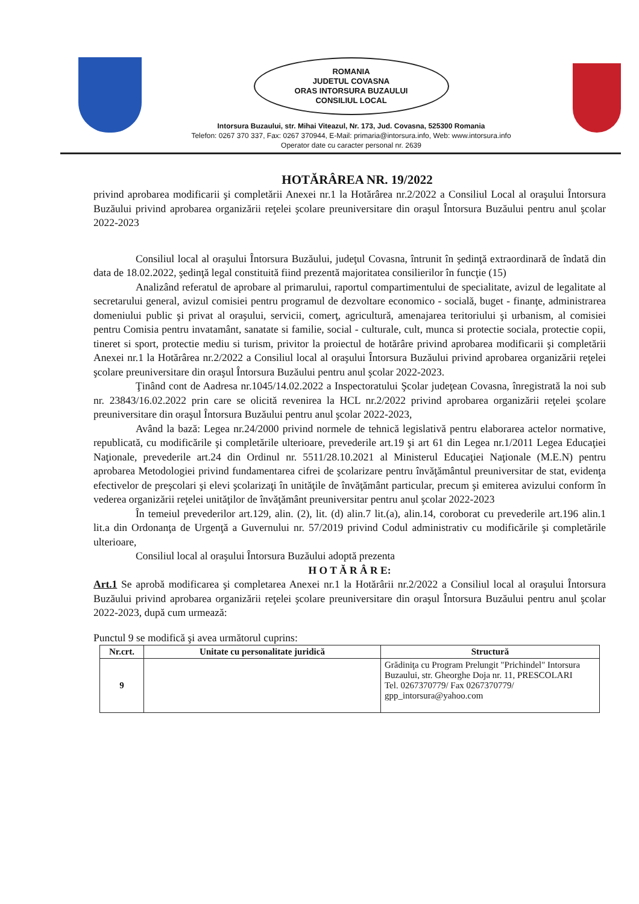ROMANIA
JUDETUL COVASNA
ORAS INTORSURA BUZAULUI
CONSILIUL LOCAL
Intorsura Buzaului, str. Mihai Viteazul, Nr. 173, Jud. Covasna, 525300 Romania
Telefon: 0267 370 337, Fax: 0267 370944, E-Mail: primaria@intorsura.info, Web: www.intorsura.info
Operator date cu caracter personal nr. 2639
HOTĂRÂREA NR. 19/2022
privind aprobarea modificarii şi completării Anexei nr.1 la Hotărârea nr.2/2022 a Consiliul Local al oraşului Întorsura Buzăului privind aprobarea organizării reţelei şcolare preuniversitare din oraşul Întorsura Buzăului pentru anul şcolar 2022-2023
Consiliul local al oraşului Întorsura Buzăului, judeţul Covasna, întrunit în şedinţă extraordinară de îndată din data de 18.02.2022, şedinţă legal constituită fiind prezentă majoritatea consilierilor în funcţie (15)
Analizând referatul de aprobare al primarului, raportul compartimentului de specialitate, avizul de legalitate al secretarului general, avizul comisiei pentru programul de dezvoltare economico - socială, buget - finanţe, administrarea domeniului public şi privat al oraşului, servicii, comerţ, agricultură, amenajarea teritoriului şi urbanism, al comisiei pentru Comisia pentru invatamânt, sanatate si familie, social - culturale, cult, munca si protectie sociala, protectie copii, tineret si sport, protectie mediu si turism, privitor la proiectul de hotărâre privind aprobarea modificarii şi completării Anexei nr.1 la Hotărârea nr.2/2022 a Consiliul local al oraşului Întorsura Buzăului privind aprobarea organizării reţelei şcolare preuniversitare din oraşul Întorsura Buzăului pentru anul şcolar 2022-2023.
Ţinând cont de Aadresa nr.1045/14.02.2022 a Inspectoratului Şcolar judeţean Covasna, înregistrată la noi sub nr. 23843/16.02.2022 prin care se olicită revenirea la HCL nr.2/2022 privind aprobarea organizării reţelei şcolare preuniversitare din oraşul Întorsura Buzăului pentru anul şcolar 2022-2023,
Având la bază: Legea nr.24/2000 privind normele de tehnică legislativă pentru elaborarea actelor normative, republicată, cu modificările şi completările ulterioare, prevederile art.19 şi art 61 din Legea nr.1/2011 Legea Educaţiei Naţionale, prevederile art.24 din Ordinul nr. 5511/28.10.2021 al Ministerul Educaţiei Naţionale (M.E.N) pentru aprobarea Metodologiei privind fundamentarea cifrei de şcolarizare pentru învăţământul preuniversitar de stat, evidenţa efectivelor de preşcolari şi elevi şcolarizaţi în unităţile de învăţământ particular, precum şi emiterea avizului conform în vederea organizării reţelei unităţilor de învăţământ preuniversitar pentru anul şcolar 2022-2023
În temeiul prevederilor art.129, alin. (2), lit. (d) alin.7 lit.(a), alin.14, coroborat cu prevederile art.196 alin.1 lit.a din Ordonanţa de Urgenţă a Guvernului nr. 57/2019 privind Codul administrativ cu modificările şi completările ulterioare,
Consiliul local al oraşului Întorsura Buzăului adoptă prezenta
H O T Ă R Â R E:
Art.1 Se aprobă modificarea şi completarea Anexei nr.1 la Hotărârii nr.2/2022 a Consiliul local al oraşului Întorsura Buzăului privind aprobarea organizării reţelei şcolare preuniversitare din oraşul Întorsura Buzăului pentru anul şcolar 2022-2023, după cum urmează:
Punctul 9 se modifică şi avea următorul cuprins:
| Nr.crt. | Unitate cu personalitate juridică | Structură |
| --- | --- | --- |
| 9 | | Grădiniţa cu Program Prelungit "Prichindel" Intorsura Buzaului, str. Gheorghe Doja nr. 11, PRESCOLARI Tel. 0267370779/ Fax 0267370779/ gpp_intorsura@yahoo.com |